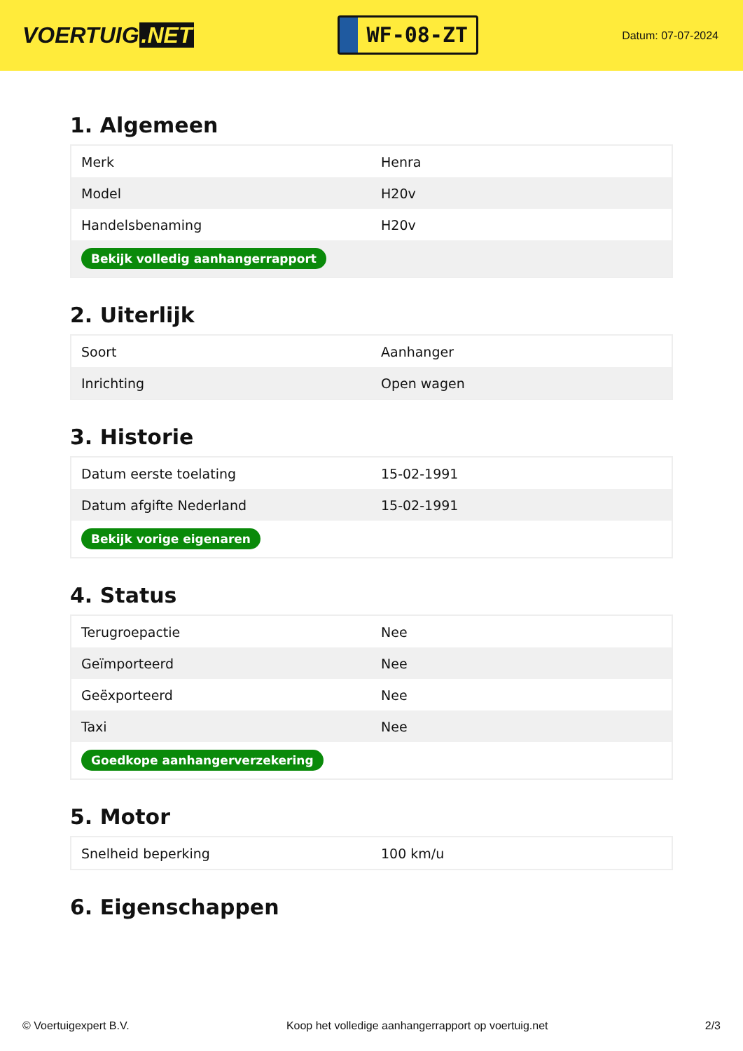VOERTUIG.NET
WF-08-ZT
Datum: 07-07-2024
1. Algemeen
| Merk | Henra |
| Model | H20v |
| Handelsbenaming | H20v |
| Bekijk volledig aanhangerrapport | |
2. Uiterlijk
| Soort | Aanhanger |
| Inrichting | Open wagen |
3. Historie
| Datum eerste toelating | 15-02-1991 |
| Datum afgifte Nederland | 15-02-1991 |
| Bekijk vorige eigenaren | |
4. Status
| Terugroepactie | Nee |
| Geïmporteerd | Nee |
| Geëxporteerd | Nee |
| Taxi | Nee |
| Goedkope aanhangerverzekering | |
5. Motor
| Snelheid beperking | 100 km/u |
6. Eigenschappen
© Voertuigexpert B.V. Koop het volledige aanhangerrapport op voertuig.net 2/3